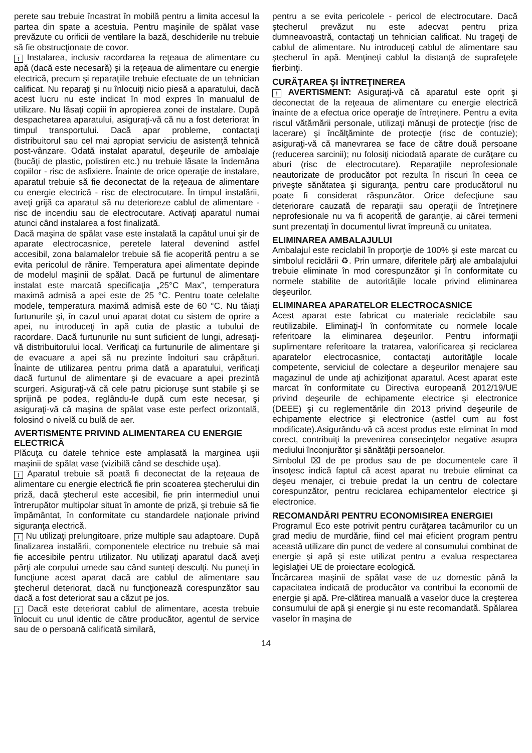perete sau trebuie încastrat în mobilă pentru a limita accesul la partea din spate a acestuia. Pentru maşinile de spălat vase prevăzute cu orificii de ventilare la bază, deschiderile nu trebuie să fie obstrucţionate de covor.
! Instalarea, inclusiv racordarea la reţeaua de alimentare cu apă (dacă este necesară) şi la reţeaua de alimentare cu energie electrică, precum şi reparaţiile trebuie efectuate de un tehnician calificat. Nu reparaţi şi nu înlocuiţi nicio piesă a aparatului, dacă acest lucru nu este indicat în mod expres în manualul de utilizare. Nu lăsaţi copiii în apropierea zonei de instalare. După despachetarea aparatului, asiguraţi-vă că nu a fost deteriorat în timpul transportului. Dacă apar probleme, contactaţi distribuitorul sau cel mai apropiat serviciu de asistenţă tehnică post-vânzare. Odată instalat aparatul, deşeurile de ambalaje (bucăţi de plastic, polistiren etc.) nu trebuie lăsate la îndemâna copiilor - risc de asfixiere. Înainte de orice operaţie de instalare, aparatul trebuie să fie deconectat de la reţeaua de alimentare cu energie electrică - risc de electrocutare. În timpul instalării, aveţi grijă ca aparatul să nu deterioreze cablul de alimentare - risc de incendiu sau de electrocutare. Activaţi aparatul numai atunci când instalarea a fost finalizată.
Dacă maşina de spălat vase este instalată la capătul unui şir de aparate electrocasnice, peretele lateral devenind astfel accesibil, zona balamalelor trebuie să fie acoperită pentru a se evita pericolul de rănire. Temperatura apei alimentate depinde de modelul maşinii de spălat. Dacă pe furtunul de alimentare instalat este marcată specificaţia „25°C Max”, temperatura maximă admisă a apei este de 25 °C. Pentru toate celelalte modele, temperatura maximă admisă este de 60 °C. Nu tăiaţi furtunurile şi, în cazul unui aparat dotat cu sistem de oprire a apei, nu introduceţi în apă cutia de plastic a tubului de racordare. Dacă furtunurile nu sunt suficient de lungi, adresaţi-vă distribuitorului local. Verificaţi ca furtunurile de alimentare şi de evacuare a apei să nu prezinte îndoituri sau crăpături. Înainte de utilizarea pentru prima dată a aparatului, verificaţi dacă furtunul de alimentare şi de evacuare a apei prezintă scurgeri. Asiguraţi-vă că cele patru picioruşe sunt stabile şi se sprijină pe podea, reglându-le după cum este necesar, şi asiguraţi-vă că maşina de spălat vase este perfect orizontală, folosind o nivelă cu bulă de aer.
AVERTISMENTE PRIVIND ALIMENTAREA CU ENERGIE ELECTRICĂ
Plăcuţa cu datele tehnice este amplasată la marginea uşii maşinii de spălat vase (vizibilă când se deschide uşa).
! Aparatul trebuie să poată fi deconectat de la reţeaua de alimentare cu energie electrică fie prin scoaterea ştecherului din priză, dacă ştecherul este accesibil, fie prin intermediul unui întrerupător multipolar situat în amonte de priză, şi trebuie să fie împământat, în conformitate cu standardele naţionale privind siguranţa electrică.
! Nu utilizaţi prelungitoare, prize multiple sau adaptoare. După finalizarea instalării, componentele electrice nu trebuie să mai fie accesibile pentru utilizator. Nu utilizaţi aparatul dacă aveţi părţi ale corpului umede sau când sunteţi desculţi. Nu puneţi în funcţiune acest aparat dacă are cablul de alimentare sau ştecherul deteriorat, dacă nu funcţionează corespunzător sau dacă a fost deteriorat sau a căzut pe jos.
! Dacă este deteriorat cablul de alimentare, acesta trebuie înlocuit cu unul identic de către producător, agentul de service sau de o persoană calificată similară,
pentru a se evita pericolele - pericol de electrocutare. Dacă ştecherul prevăzut nu este adecvat pentru priza dumneavoastră, contactaţi un tehnician calificat. Nu trageţi de cablul de alimentare. Nu introduceţi cablul de alimentare sau ştecherul în apă. Menţineţi cablul la distanţă de suprafeţele fierbinţi.
CURĂŢAREA ŞI ÎNTREŢINEREA
! AVERTISMENT: Asiguraţi-vă că aparatul este oprit şi deconectat de la reţeaua de alimentare cu energie electrică înainte de a efectua orice operaţie de întreţinere. Pentru a evita riscul vătămării personale, utilizaţi mănuşi de protecţie (risc de lacerare) şi încălţăminte de protecţie (risc de contuzie); asiguraţi-vă că manevrarea se face de către două persoane (reducerea sarcinii); nu folosiţi niciodată aparate de curăţare cu aburi (risc de electrocutare). Reparaţiile neprofesionale neautorizate de producător pot rezulta în riscuri în ceea ce priveşte sănătatea şi siguranţa, pentru care producătorul nu poate fi considerat răspunzător. Orice defecţiune sau deteriorare cauzată de reparaţii sau operaţii de întreţinere neprofesionale nu va fi acoperită de garanţie, ai cărei termeni sunt prezentaţi în documentul livrat împreună cu unitatea.
ELIMINAREA AMBALAJULUI
Ambalajul este reciclabil în proporţie de 100% şi este marcat cu simbolul reciclării ♻. Prin urmare, diferitele părţi ale ambalajului trebuie eliminate în mod corespunzător şi în conformitate cu normele stabilite de autorităţile locale privind eliminarea deşeurilor.
ELIMINAREA APARATELOR ELECTROCASNICE
Acest aparat este fabricat cu materiale reciclabile sau reutilizabile. Eliminaţi-l în conformitate cu normele locale referitoare la eliminarea deşeurilor. Pentru informaţii suplimentare referitoare la tratarea, valorificarea şi reciclarea aparatelor electrocasnice, contactaţi autorităţile locale competente, serviciul de colectare a deşeurilor menajere sau magazinul de unde aţi achiziţionat aparatul. Acest aparat este marcat în conformitate cu Directiva europeană 2012/19/UE privind deşeurile de echipamente electrice şi electronice (DEEE) şi cu reglementările din 2013 privind deşeurile de echipamente electrice şi electronice (astfel cum au fost modificate).Asigurându-vă că acest produs este eliminat în mod corect, contribuiţi la prevenirea consecinţelor negative asupra mediului înconjurător şi sănătăţii persoanelor.
Simbolul ⌧ de pe produs sau de pe documentele care îl însoţesc indică faptul că acest aparat nu trebuie eliminat ca deşeu menajer, ci trebuie predat la un centru de colectare corespunzător, pentru reciclarea echipamentelor electrice şi electronice.
RECOMANDĂRI PENTRU ECONOMISIREA ENERGIEI
Programul Eco este potrivit pentru curăţarea tacâmurilor cu un grad mediu de murdărie, fiind cel mai eficient program pentru această utilizare din punct de vedere al consumului combinat de energie şi apă şi este utilizat pentru a evalua respectarea legislaţiei UE de proiectare ecologică.
Încărcarea maşinii de spălat vase de uz domestic până la capacitatea indicată de producător va contribui la economii de energie şi apă. Pre-clătirea manuală a vaselor duce la creşterea consumului de apă şi energie şi nu este recomandată. Spălarea vaselor în maşina de
14